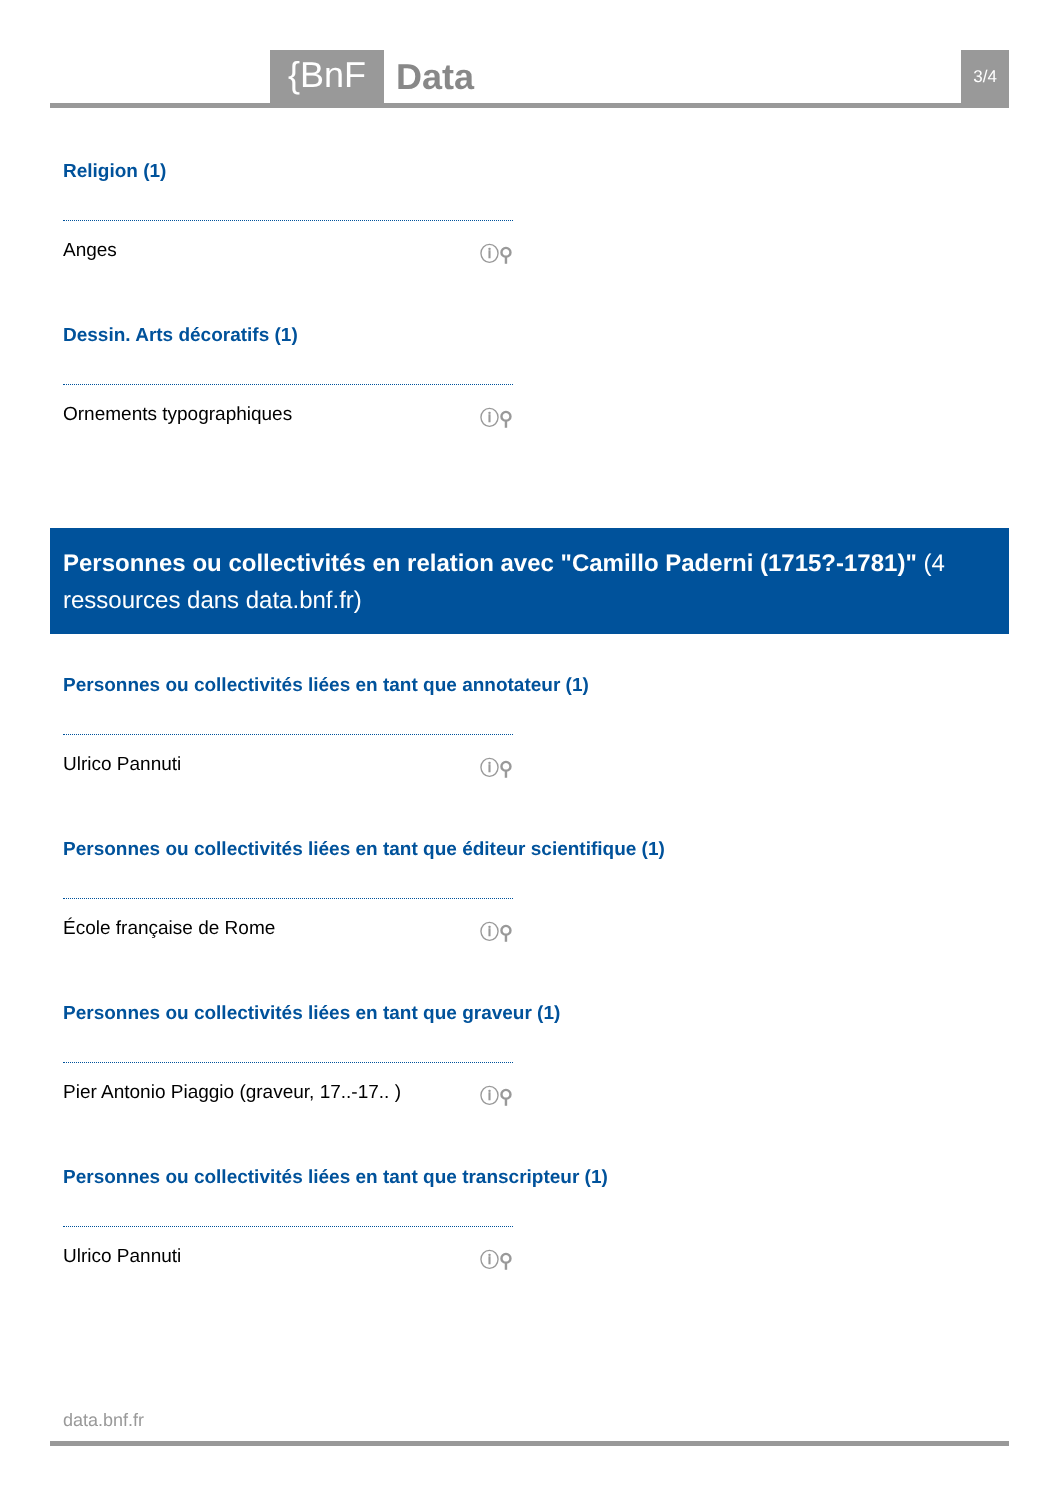{BnF Data 3/4
Religion (1)
Anges ⓘ⚲
Dessin. Arts décoratifs (1)
Ornements typographiques ⓘ⚲
Personnes ou collectivités en relation avec "Camillo Paderni (1715?-1781)" (4 ressources dans data.bnf.fr)
Personnes ou collectivités liées en tant que annotateur (1)
Ulrico Pannuti ⓘ⚲
Personnes ou collectivités liées en tant que éditeur scientifique (1)
École française de Rome ⓘ⚲
Personnes ou collectivités liées en tant que graveur (1)
Pier Antonio Piaggio (graveur, 17..-17.. ) ⓘ⚲
Personnes ou collectivités liées en tant que transcripteur (1)
Ulrico Pannuti ⓘ⚲
data.bnf.fr